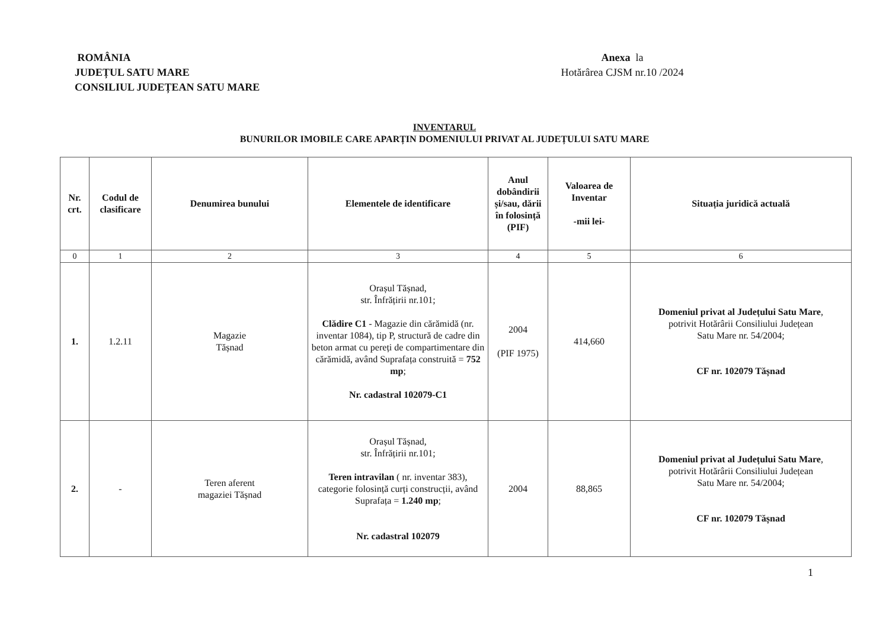ROMÂNIA
JUDEȚUL SATU MARE
CONSILIUL JUDEȚEAN SATU MARE
Anexa la
Hotărârea CJSM nr.10 /2024
INVENTARUL
BUNURILOR IMOBILE CARE APARȚIN DOMENIULUI PRIVAT AL JUDEȚULUI SATU MARE
| Nr. crt. | Codul de clasificare | Denumirea bunului | Elementele de identificare | Anul dobândirii și/sau, dării în folosință (PIF) | Valoarea de Inventar -mii lei- | Situația juridică actuală |
| --- | --- | --- | --- | --- | --- | --- |
| 0 | 1 | 2 | 3 | 4 | 5 | 6 |
| 1. | 1.2.11 | Magazie Tășnad | Orașul Tășnad, str. Înfrățirii nr.101; Clădire C1 - Magazie din cărămidă (nr. inventar 1084), tip P, structură de cadre din beton armat cu pereți de compartimentare din cărămidă, având Suprafața construită = 752 mp ; Nr. cadastral 102079-C1 | 2004 (PIF 1975) | 414,660 | Domeniul privat al Județului Satu Mare , potrivit Hotărârii Consiliului Județean Satu Mare nr. 54/2004; CF nr. 102079 Tășnad |
| 2. | - | Teren aferent magaziei Tășnad | Orașul Tășnad, str. Înfrățirii nr.101; Teren intravilan ( nr. inventar 383), categorie folosință curți construcții, având Suprafața = 1.240 mp ; Nr. cadastral 102079 | 2004 | 88,865 | Domeniul privat al Județului Satu Mare , potrivit Hotărârii Consiliului Județean Satu Mare nr. 54/2004; CF nr. 102079 Tășnad |
1